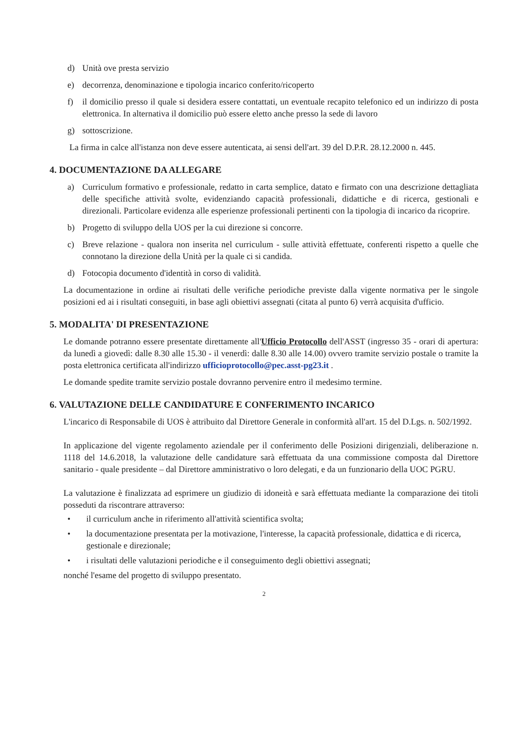d) Unità ove presta servizio
e) decorrenza, denominazione e tipologia incarico conferito/ricoperto
f) il domicilio presso il quale si desidera essere contattati, un eventuale recapito telefonico ed un indirizzo di posta elettronica. In alternativa il domicilio può essere eletto anche presso la sede di lavoro
g) sottoscrizione.
La firma in calce all'istanza non deve essere autenticata, ai sensi dell'art. 39 del D.P.R. 28.12.2000 n. 445.
4. DOCUMENTAZIONE DA ALLEGARE
a) Curriculum formativo e professionale, redatto in carta semplice, datato e firmato con una descrizione dettagliata delle specifiche attività svolte, evidenziando capacità professionali, didattiche e di ricerca, gestionali e direzionali. Particolare evidenza alle esperienze professionali pertinenti con la tipologia di incarico da ricoprire.
b) Progetto di sviluppo della UOS per la cui direzione si concorre.
c) Breve relazione - qualora non inserita nel curriculum - sulle attività effettuate, conferenti rispetto a quelle che connotano la direzione della Unità per la quale ci si candida.
d) Fotocopia documento d'identità in corso di validità.
La documentazione in ordine ai risultati delle verifiche periodiche previste dalla vigente normativa per le singole posizioni ed ai i risultati conseguiti, in base agli obiettivi assegnati (citata al punto 6) verrà acquisita d'ufficio.
5. MODALITA' DI PRESENTAZIONE
Le domande potranno essere presentate direttamente all'Ufficio Protocollo dell'ASST (ingresso 35 - orari di apertura: da lunedì a giovedì: dalle 8.30 alle 15.30 - il venerdì: dalle 8.30 alle 14.00) ovvero tramite servizio postale o tramite la posta elettronica certificata all'indirizzo ufficioprotocollo@pec.asst-pg23.it .
Le domande spedite tramite servizio postale dovranno pervenire entro il medesimo termine.
6. VALUTAZIONE DELLE CANDIDATURE E CONFERIMENTO INCARICO
L'incarico di Responsabile di UOS è attribuito dal Direttore Generale in conformità all'art. 15 del D.Lgs. n. 502/1992.
In applicazione del vigente regolamento aziendale per il conferimento delle Posizioni dirigenziali, deliberazione n. 1118 del 14.6.2018, la valutazione delle candidature sarà effettuata da una commissione composta dal Direttore sanitario - quale presidente – dal Direttore amministrativo o loro delegati, e da un funzionario della UOC PGRU.
La valutazione è finalizzata ad esprimere un giudizio di idoneità e sarà effettuata mediante la comparazione dei titoli posseduti da riscontrare attraverso:
• il curriculum anche in riferimento all'attività scientifica svolta;
• la documentazione presentata per la motivazione, l'interesse, la capacità professionale, didattica e di ricerca, gestionale e direzionale;
• i risultati delle valutazioni periodiche e il conseguimento degli obiettivi assegnati;
nonché l'esame del progetto di sviluppo presentato.
2